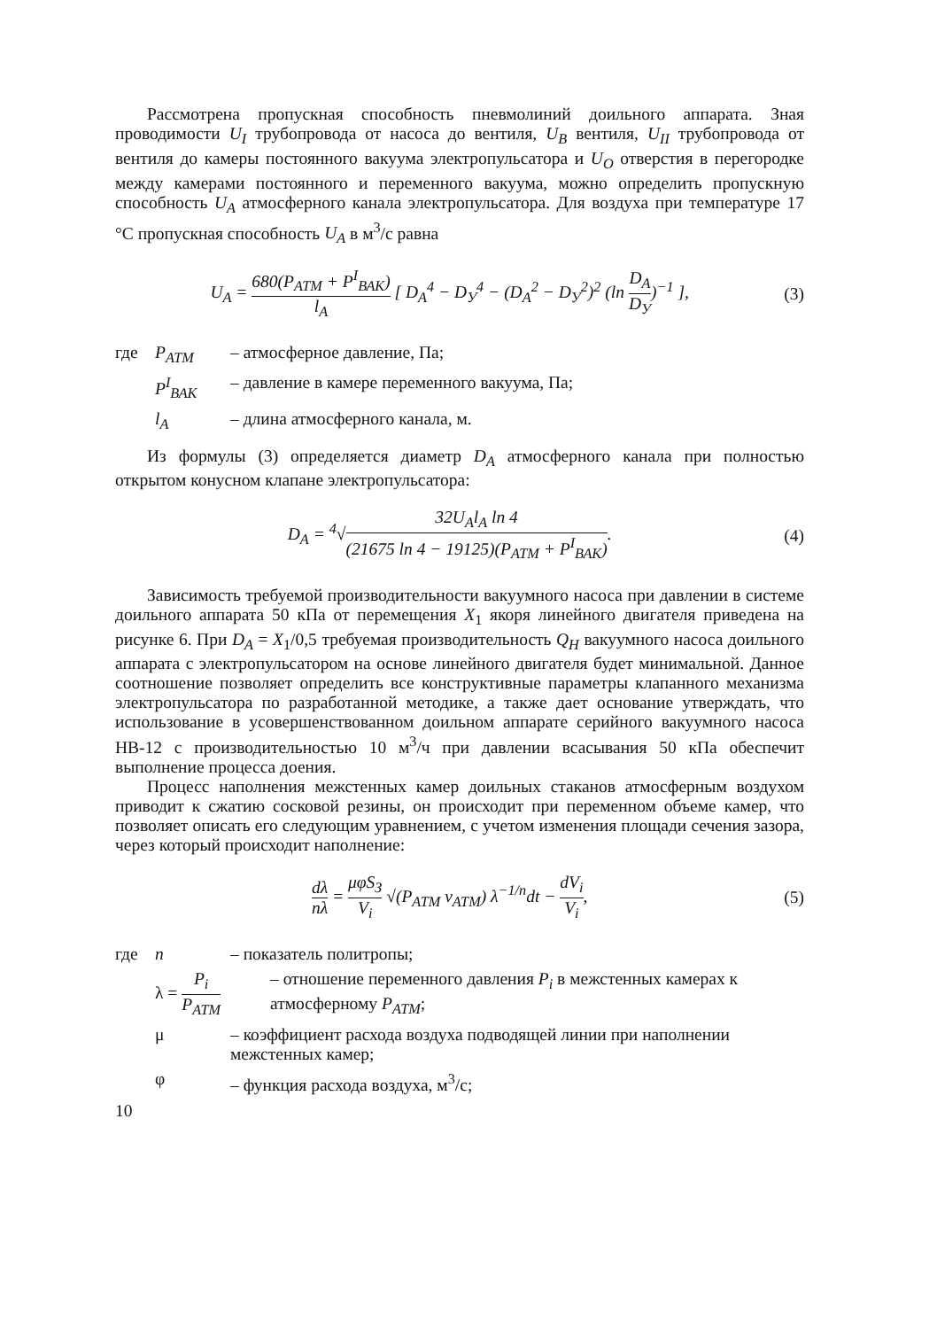Рассмотрена пропускная способность пневмолиний доильного аппарата. Зная проводимости U<sub>I</sub> трубопровода от насоса до вентиля, U<sub>B</sub> вентиля, U<sub>II</sub> трубопровода от вентиля до камеры постоянного вакуума электропульсатора и U<sub>O</sub> отверстия в перегородке между камерами постоянного и переменного вакуума, можно определить пропускную способность U<sub>A</sub> атмосферного канала электропульсатора. Для воздуха при температуре 17 °C пропускная способность U<sub>A</sub> в м<sup>3</sup>/с равна
U<sub>A</sub> = 680(P<sub>АТМ</sub> + P<sup>I</sup><sub>ВАК</sub>) l<sub>A</sub> [ D<sub>A</sub><sup>4</sup> − D<sub>У</sub><sup>4</sup> − (D<sub>A</sub><sup>2</sup> − D<sub>У</sub><sup>2</sup>)<sup>2</sup> (ln D<sub>A</sub> D<sub>У</sub>)<sup>−1</sup> ],
(3)
где P<sub>АТМ</sub> – атмосферное давление, Па;
P<sup>I</sup><sub>ВАК</sub> – давление в камере переменного вакуума, Па;
l<sub>A</sub> – длина атмосферного канала, м.
Из формулы (3) определяется диаметр D<sub>A</sub> атмосферного канала при полностью открытом конусном клапане электропульсатора:
D<sub>A</sub> = <sup>4</sup>√32U<sub>A</sub>l<sub>A</sub> ln 4 (21675 ln 4 − 19125)(P<sub>АТМ</sub> + P<sup>I</sup><sub>ВАК</sub>).
(4)
Зависимость требуемой производительности вакуумного насоса при давлении в системе доильного аппарата 50 кПа от перемещения X<sub>1</sub> якоря линейного двигателя приведена на рисунке 6. При D<sub>A</sub> = X<sub>1</sub>/0,5 требуемая производительность Q<sub>H</sub> вакуумного насоса доильного аппарата с электропульсатором на основе линейного двигателя будет минимальной. Данное соотношение позволяет определить все конструктивные параметры клапанного механизма электропульсатора по разработанной методике, а также дает основание утверждать, что использование в усовершенствованном доильном аппарате серийного вакуумного насоса НВ-12 с производительностью 10 м<sup>3</sup>/ч при давлении всасывания 50 кПа обеспечит выполнение процесса доения.
Процесс наполнения межстенных камер доильных стаканов атмосферным воздухом приводит к сжатию сосковой резины, он происходит при переменном объеме камер, что позволяет описать его следующим уравнением, с учетом изменения площади сечения зазора, через который происходит наполнение:
dλ nλ = μφS<sub>З</sub> V<sub>i</sub> √(P<sub>АТМ</sub> ν<sub>АТМ</sub>) λ<sup>−1/n</sup>dt − dV<sub>i</sub> V<sub>i</sub>,
(5)
где n – показатель политропы;
λ = P<sub>i</sub> P<sub>АТМ</sub> – отношение переменного давления P<sub>i</sub> в межстенных камерах к атмосферному P<sub>АТМ</sub>;
μ – коэффициент расхода воздуха подводящей линии при наполнении межстенных камер;
φ – функция расхода воздуха, м<sup>3</sup>/с;
10